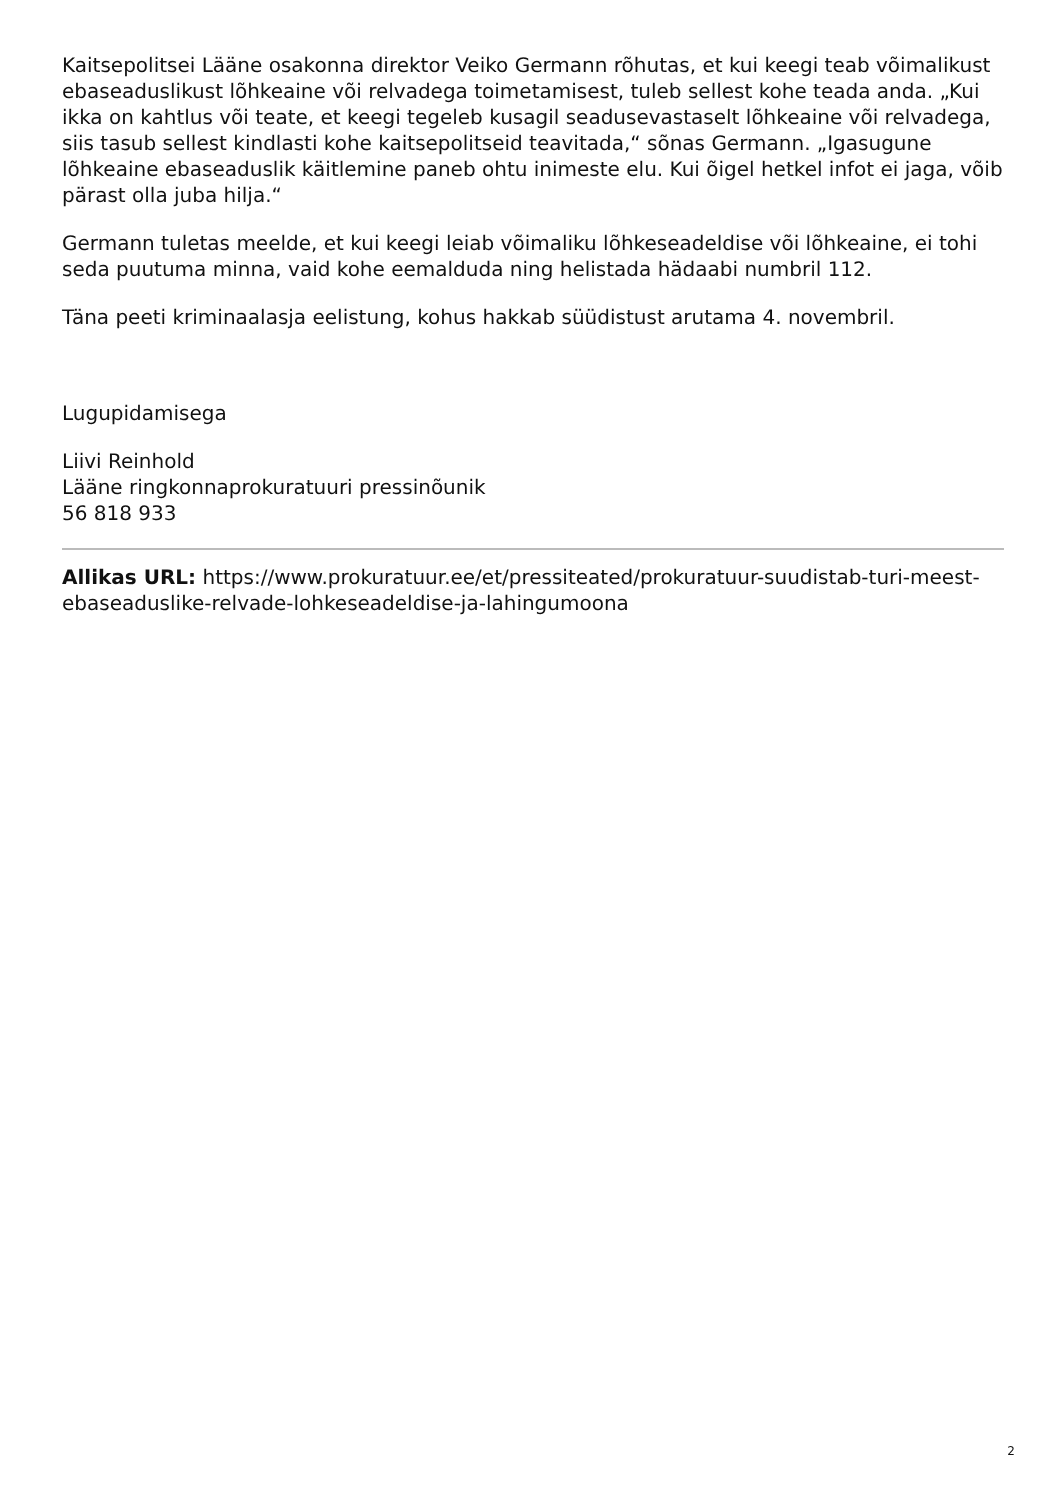Kaitsepolitsei Lääne osakonna direktor Veiko Germann rõhutas, et kui keegi teab võimalikust ebaseaduslikust lõhkeaine või relvadega toimetamisest, tuleb sellest kohe teada anda. „Kui ikka on kahtlus või teate, et keegi tegeleb kusagil seadusevastaselt lõhkeaine või relvadega, siis tasub sellest kindlasti kohe kaitsepolitseid teavitada,“ sõnas Germann. „Igasugune lõhkeaine ebaseaduslik käitlemine paneb ohtu inimeste elu. Kui õigel hetkel infot ei jaga, võib pärast olla juba hilja.“
Germann tuletas meelde, et kui keegi leiab võimaliku lõhkeseadeldise või lõhkeaine, ei tohi seda puutuma minna, vaid kohe eemalduda ning helistada hädaabi numbril 112.
Täna peeti kriminaalasja eelistung, kohus hakkab süüdistust arutama 4. novembril.
Lugupidamisega
Liivi Reinhold
Lääne ringkonnaprokuratuuri pressinõunik
56 818 933
Allikas URL: https://www.prokuratuur.ee/et/pressiteated/prokuratuur-suudistab-turi-meest-ebaseaduslike-relvade-lohkeseadeldise-ja-lahingumoona
2